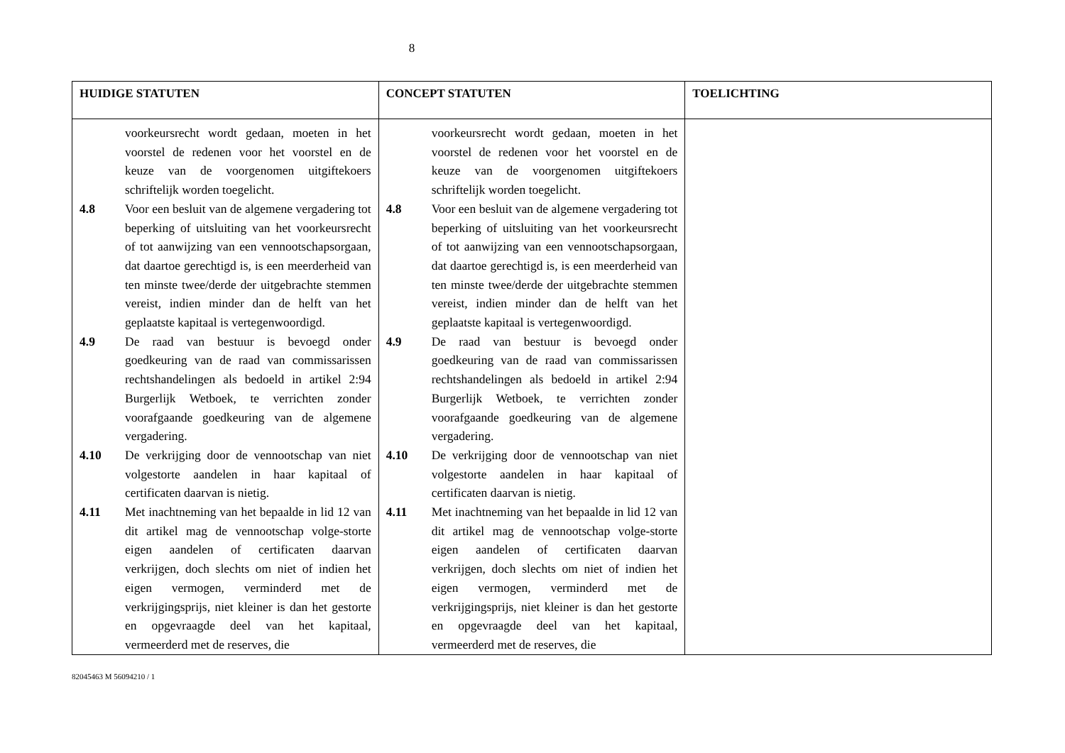8
| HUIDIGE STATUTEN | CONCEPT STATUTEN | TOELICHTING |
| --- | --- | --- |
| voorkeursrecht wordt gedaan, moeten in het voorstel de redenen voor het voorstel en de keuze van de voorgenomen uitgiftekoers schriftelijk worden toegelicht. 4.8 Voor een besluit van de algemene vergadering tot beperking of uitsluiting van het voorkeursrecht of tot aanwijzing van een vennootschapsorgaan, dat daartoe gerechtigd is, is een meerderheid van ten minste twee/derde der uitgebrachte stemmen vereist, indien minder dan de helft van het geplaatste kapitaal is vertegenwoordigd. 4.9 De raad van bestuur is bevoegd onder goedkeuring van de raad van commissarissen rechtshandelingen als bedoeld in artikel 2:94 Burgerlijk Wetboek, te verrichten zonder voorafgaande goedkeuring van de algemene vergadering. 4.10 De verkrijging door de vennootschap van niet volgestorte aandelen in haar kapitaal of certificaten daarvan is nietig. 4.11 Met inachtneming van het bepaalde in lid 12 van dit artikel mag de vennootschap volge-storte eigen aandelen of certificaten daarvan verkrijgen, doch slechts om niet of indien het eigen vermogen, verminderd met de verkrijgingsprijs, niet kleiner is dan het gestorte en opgevraagde deel van het kapitaal, vermeerderd met de reserves, die | voorkeursrecht wordt gedaan, moeten in het voorstel de redenen voor het voorstel en de keuze van de voorgenomen uitgiftekoers schriftelijk worden toegelicht. 4.8 Voor een besluit van de algemene vergadering tot beperking of uitsluiting van het voorkeursrecht of tot aanwijzing van een vennootschapsorgaan, dat daartoe gerechtigd is, is een meerderheid van ten minste twee/derde der uitgebrachte stemmen vereist, indien minder dan de helft van het geplaatste kapitaal is vertegenwoordigd. 4.9 De raad van bestuur is bevoegd onder goedkeuring van de raad van commissarissen rechtshandelingen als bedoeld in artikel 2:94 Burgerlijk Wetboek, te verrichten zonder voorafgaande goedkeuring van de algemene vergadering. 4.10 De verkrijging door de vennootschap van niet volgestorte aandelen in haar kapitaal of certificaten daarvan is nietig. 4.11 Met inachtneming van het bepaalde in lid 12 van dit artikel mag de vennootschap volge-storte eigen aandelen of certificaten daarvan verkrijgen, doch slechts om niet of indien het eigen vermogen, verminderd met de verkrijgingsprijs, niet kleiner is dan het gestorte en opgevraagde deel van het kapitaal, vermeerderd met de reserves, die | |
82045463 M 56094210 / 1